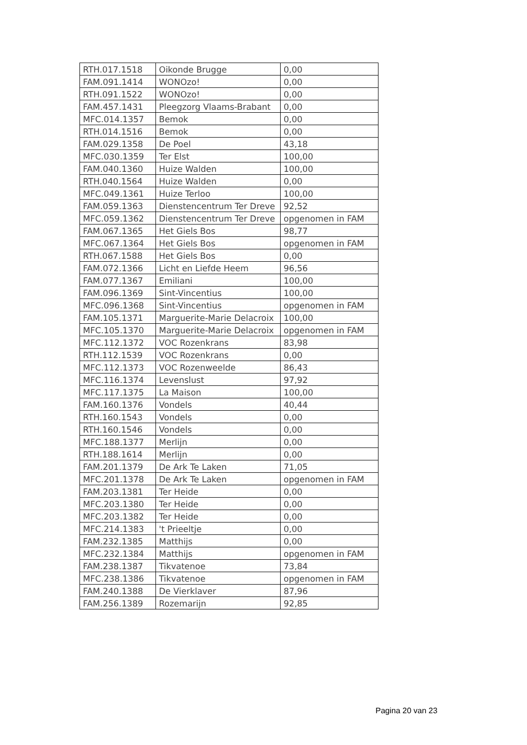| RTH.017.1518 | Oikonde Brugge | 0,00 |
| FAM.091.1414 | WONOzo! | 0,00 |
| RTH.091.1522 | WONOzo! | 0,00 |
| FAM.457.1431 | Pleegzorg Vlaams-Brabant | 0,00 |
| MFC.014.1357 | Bemok | 0,00 |
| RTH.014.1516 | Bemok | 0,00 |
| FAM.029.1358 | De Poel | 43,18 |
| MFC.030.1359 | Ter Elst | 100,00 |
| FAM.040.1360 | Huize Walden | 100,00 |
| RTH.040.1564 | Huize Walden | 0,00 |
| MFC.049.1361 | Huize Terloo | 100,00 |
| FAM.059.1363 | Dienstencentrum Ter Dreve | 92,52 |
| MFC.059.1362 | Dienstencentrum Ter Dreve | opgenomen in FAM |
| FAM.067.1365 | Het Giels Bos | 98,77 |
| MFC.067.1364 | Het Giels Bos | opgenomen in FAM |
| RTH.067.1588 | Het Giels Bos | 0,00 |
| FAM.072.1366 | Licht en Liefde Heem | 96,56 |
| FAM.077.1367 | Emiliani | 100,00 |
| FAM.096.1369 | Sint-Vincentius | 100,00 |
| MFC.096.1368 | Sint-Vincentius | opgenomen in FAM |
| FAM.105.1371 | Marguerite-Marie Delacroix | 100,00 |
| MFC.105.1370 | Marguerite-Marie Delacroix | opgenomen in FAM |
| MFC.112.1372 | VOC Rozenkrans | 83,98 |
| RTH.112.1539 | VOC Rozenkrans | 0,00 |
| MFC.112.1373 | VOC Rozenweelde | 86,43 |
| MFC.116.1374 | Levenslust | 97,92 |
| MFC.117.1375 | La Maison | 100,00 |
| FAM.160.1376 | Vondels | 40,44 |
| RTH.160.1543 | Vondels | 0,00 |
| RTH.160.1546 | Vondels | 0,00 |
| MFC.188.1377 | Merlijn | 0,00 |
| RTH.188.1614 | Merlijn | 0,00 |
| FAM.201.1379 | De Ark Te Laken | 71,05 |
| MFC.201.1378 | De Ark Te Laken | opgenomen in FAM |
| FAM.203.1381 | Ter Heide | 0,00 |
| MFC.203.1380 | Ter Heide | 0,00 |
| MFC.203.1382 | Ter Heide | 0,00 |
| MFC.214.1383 | 't Prieeltje | 0,00 |
| FAM.232.1385 | Matthijs | 0,00 |
| MFC.232.1384 | Matthijs | opgenomen in FAM |
| FAM.238.1387 | Tikvatenoe | 73,84 |
| MFC.238.1386 | Tikvatenoe | opgenomen in FAM |
| FAM.240.1388 | De Vierklaver | 87,96 |
| FAM.256.1389 | Rozemarijn | 92,85 |
Pagina 20 van 23